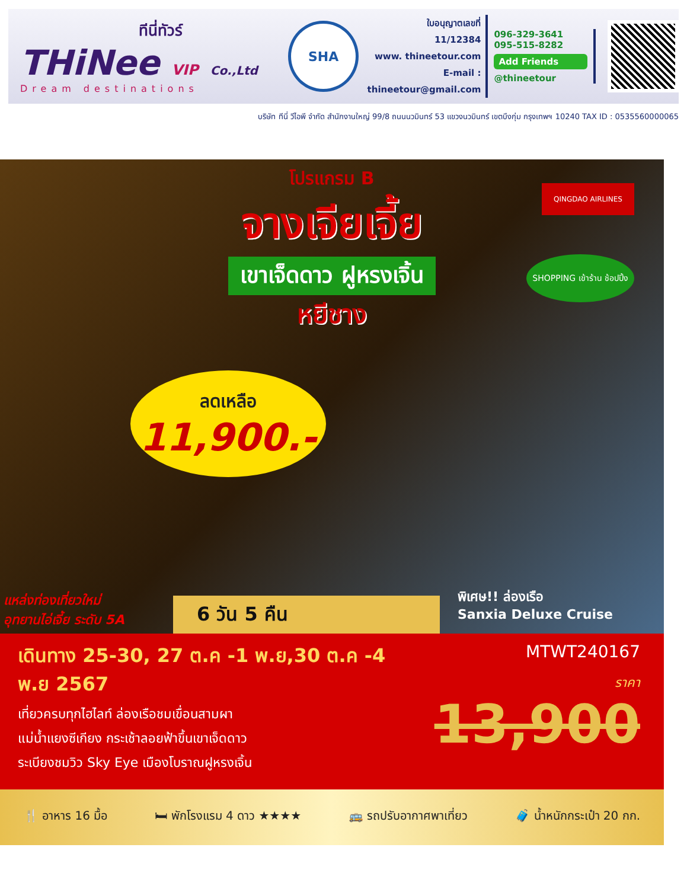ทีนี่ทัวร์
THiNee VIP Co.,Ltd
Dream destinations
SHA
ใบอนุญาตเลขที่
11/12384
www. thineetour.com
E-mail : thineetour@gmail.com
096-329-3641
095-515-8282
Add Friends
@thineetour
บริษัท ทีนี่ วีไอพี จำกัด สำนักงานใหญ่ 99/8 ถนนนวมินทร์ 53 แขวงนวมินทร์ เขตบึงกุ่ม กรุงเทพฯ 10240 TAX ID : 0535560000065
โปรแกรม B
จางเจียเจี้ย
เขาเจ็ดดาว ฝูหรงเจิ้น
หยีชาง
QINGDAO AIRLINES
SHOPPING เข้าร้าน ช้อปปิ้ง
ลดเหลือ
11,900.-
แหล่งท่องเที่ยวใหม่
อุทยานไอ่เจี้ย ระดับ 5A
6 วัน 5 คืน
พิเศษ!! ล่องเรือ
Sanxia Deluxe Cruise
เดินทาง 25-30, 27 ต.ค -1 พ.ย,30 ต.ค -4 พ.ย 2567
เที่ยวครบทุกไฮไลท์ ล่องเรือชมเขื่อนสามผา
แม่น้ำแยงซีเกียง กระเช้าลอยฟ้าขึ้นเขาเจ็ดดาว
ระเบียงชมวิว Sky Eye เมืองโบราณฝูหรงเจิ้น
MTWT240167
ราคา
13,900
🍴 อาหาร 16 มื้อ 🛏 พักโรงแรม 4 ดาว ★★★★ 🚌 รถปรับอากาศพาเที่ยว 🧳 น้ำหนักกระเป๋า 20 กก.